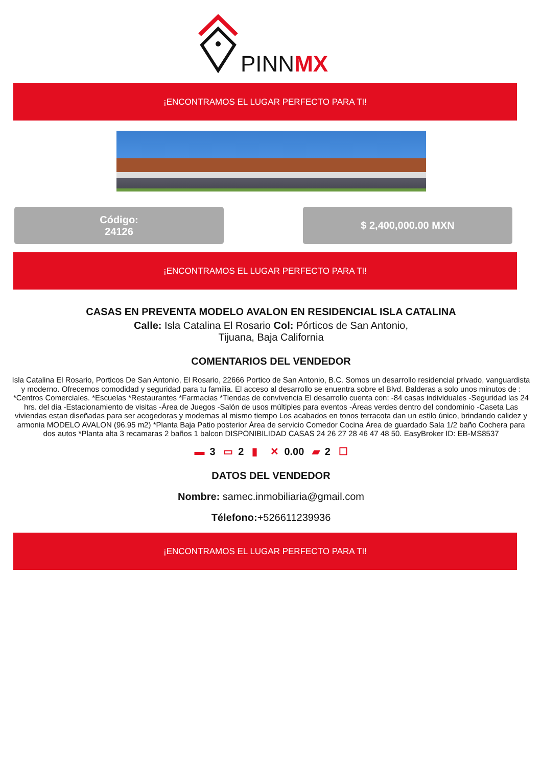PINNMX
¡ENCONTRAMOS EL LUGAR PERFECTO PARA TI!
Código:
24126
$ 2,400,000.00 MXN
¡ENCONTRAMOS EL LUGAR PERFECTO PARA TI!
CASAS EN PREVENTA MODELO AVALON EN RESIDENCIAL ISLA CATALINA
Calle: Isla Catalina El Rosario Col: Pórticos de San Antonio,
Tijuana, Baja California
COMENTARIOS DEL VENDEDOR
Isla Catalina El Rosario, Porticos De San Antonio, El Rosario, 22666 Portico de San Antonio, B.C. Somos un desarrollo residencial privado, vanguardista y moderno. Ofrecemos comodidad y seguridad para tu familia. El acceso al desarrollo se enuentra sobre el Blvd. Balderas a solo unos minutos de : *Centros Comerciales. *Escuelas *Restaurantes *Farmacias *Tiendas de convivencia El desarrollo cuenta con: -84 casas individuales -Seguridad las 24 hrs. del dia -Estacionamiento de visitas -Área de Juegos -Salón de usos múltiples para eventos -Áreas verdes dentro del condominio -Caseta Las viviendas estan diseñadas para ser acogedoras y modernas al mismo tiempo Los acabados en tonos terracota dan un estilo único, brindando calidez y armonia MODELO AVALON (96.95 m2) *Planta Baja Patio posterior Área de servicio Comedor Cocina Área de guardado Sala 1/2 baño Cochera para dos autos *Planta alta 3 recamaras 2 baños 1 balcon DISPONIBILIDAD CASAS 24 26 27 28 46 47 48 50. EasyBroker ID: EB-MS8537
▬ 3 ▭ 2 ▮ ✕ 0.00 ▰ 2 ☐
DATOS DEL VENDEDOR
Nombre: samec.inmobiliaria@gmail.com
Télefono:+526611239936
¡ENCONTRAMOS EL LUGAR PERFECTO PARA TI!